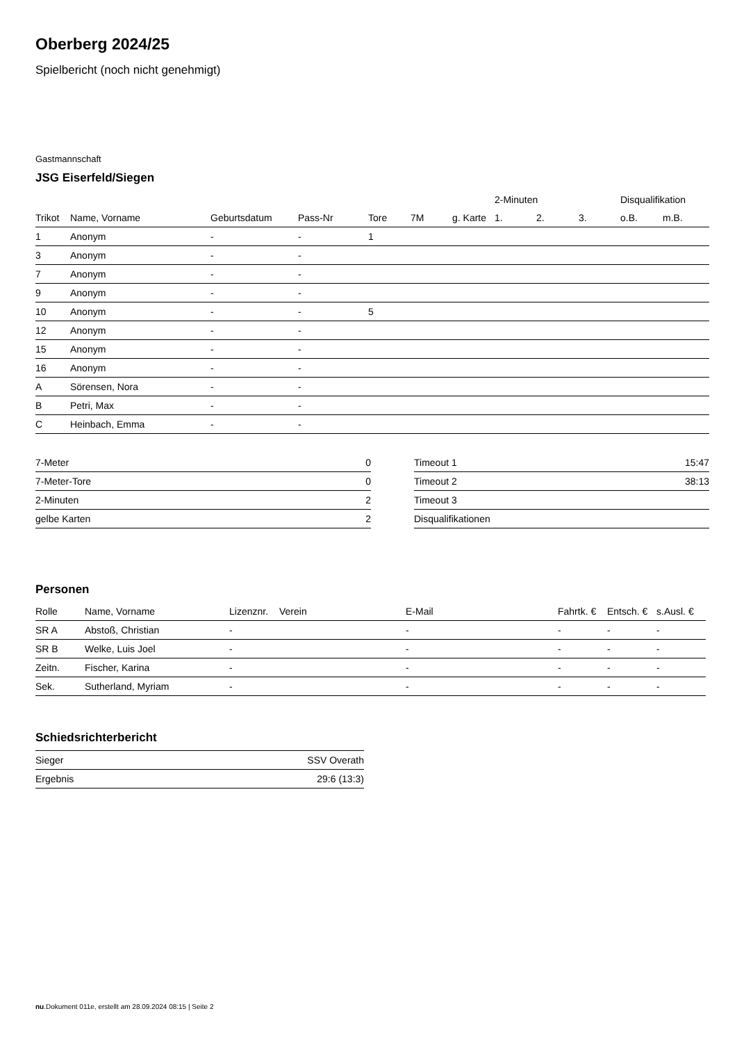Oberberg 2024/25
Spielbericht (noch nicht genehmigt)
Gastmannschaft
JSG Eiserfeld/Siegen
| | | | | | | | 2-Minuten | | | Disqualifikation | |
| --- | --- | --- | --- | --- | --- | --- | --- | --- | --- | --- | --- |
| Trikot | Name, Vorname | Geburtsdatum | Pass-Nr | Tore | 7M | g. Karte | 1. | 2. | 3. | o.B. | m.B. |
| 1 | Anonym | - | - | 1 | | | | | | | |
| 3 | Anonym | - | - | | | | | | | | |
| 7 | Anonym | - | - | | | | | | | | |
| 9 | Anonym | - | - | | | | | | | | |
| 10 | Anonym | - | - | 5 | | | | | | | |
| 12 | Anonym | - | - | | | | | | | | |
| 15 | Anonym | - | - | | | | | | | | |
| 16 | Anonym | - | - | | | | | | | | |
| A | Sörensen, Nora | - | - | | | | | | | | |
| B | Petri, Max | - | - | | | | | | | | |
| C | Heinbach, Emma | - | - | | | | | | | | |
| 7-Meter | 0 |
| 7-Meter-Tore | 0 |
| 2-Minuten | 2 |
| gelbe Karten | 2 |
| Timeout 1 | 15:47 |
| Timeout 2 | 38:13 |
| Timeout 3 | |
| Disqualifikationen | |
Personen
| Rolle | Name, Vorname | Lizenznr. | Verein | E-Mail | Fahrtk. € | Entsch. € | s.Ausl. € |
| --- | --- | --- | --- | --- | --- | --- | --- |
| SR A | Abstoß, Christian | - | | - | - | - | - |
| SR B | Welke, Luis Joel | - | | - | - | - | - |
| Zeitn. | Fischer, Karina | - | | - | - | - | - |
| Sek. | Sutherland, Myriam | - | | - | - | - | - |
Schiedsrichterbericht
| Sieger | SSV Overath |
| Ergebnis | 29:6 (13:3) |
nu.Dokument 011e, erstellt am 28.09.2024 08:15 | Seite 2